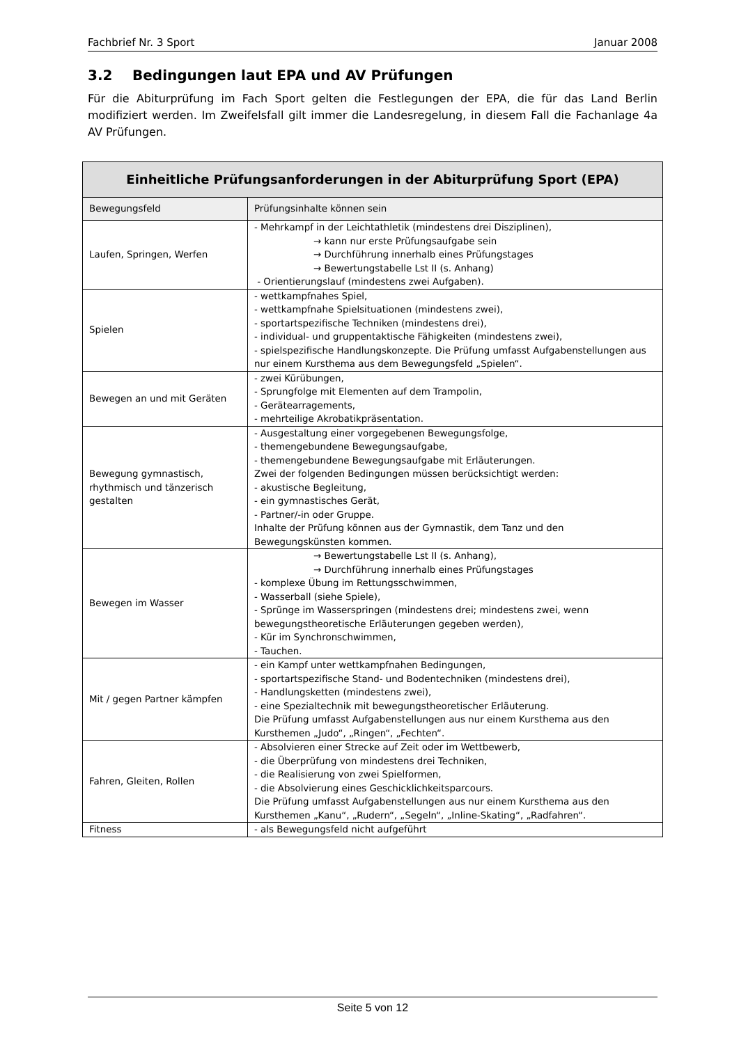Fachbrief Nr. 3 Sport Januar 2008
3.2 Bedingungen laut EPA und AV Prüfungen
Für die Abiturprüfung im Fach Sport gelten die Festlegungen der EPA, die für das Land Berlin modifiziert werden. Im Zweifelsfall gilt immer die Landesregelung, in diesem Fall die Fachanlage 4a AV Prüfungen.
| Einheitliche Prüfungsanforderungen in der Abiturprüfung Sport (EPA) | |
| --- | --- |
| Bewegungsfeld | Prüfungsinhalte können sein |
| Laufen, Springen, Werfen | - Mehrkampf in der Leichtathletik (mindestens drei Disziplinen), → kann nur erste Prüfungsaufgabe sein → Durchführung innerhalb eines Prüfungstages → Bewertungstabelle Lst II (s. Anhang) - Orientierungslauf (mindestens zwei Aufgaben). |
| Spielen | - wettkampfnahes Spiel, - wettkampfnahe Spielsituationen (mindestens zwei), - sportartspezifische Techniken (mindestens drei), - individual- und gruppentaktische Fähigkeiten (mindestens zwei), - spielspezifische Handlungskonzepte. Die Prüfung umfasst Aufgabenstellungen aus nur einem Kursthema aus dem Bewegungsfeld „Spielen“. |
| Bewegen an und mit Geräten | - zwei Kürübungen, - Sprungfolge mit Elementen auf dem Trampolin, - Gerätearragements, - mehrteilige Akrobatikpräsentation. |
| Bewegung gymnastisch, rhythmisch und tänzerisch gestalten | - Ausgestaltung einer vorgegebenen Bewegungsfolge, - themengebundene Bewegungsaufgabe, - themengebundene Bewegungsaufgabe mit Erläuterungen. Zwei der folgenden Bedingungen müssen berücksichtigt werden: - akustische Begleitung, - ein gymnastisches Gerät, - Partner/-in oder Gruppe. Inhalte der Prüfung können aus der Gymnastik, dem Tanz und den Bewegungskünsten kommen. |
| Bewegen im Wasser | → Bewertungstabelle Lst II (s. Anhang), → Durchführung innerhalb eines Prüfungstages - komplexe Übung im Rettungsschwimmen, - Wasserball (siehe Spiele), - Sprünge im Wasserspringen (mindestens drei; mindestens zwei, wenn bewegungstheoretische Erläuterungen gegeben werden), - Kür im Synchronschwimmen, - Tauchen. |
| Mit / gegen Partner kämpfen | - ein Kampf unter wettkampfnahen Bedingungen, - sportartspezifische Stand- und Bodentechniken (mindestens drei), - Handlungsketten (mindestens zwei), - eine Spezialtechnik mit bewegungstheoretischer Erläuterung. Die Prüfung umfasst Aufgabenstellungen aus nur einem Kursthema aus den Kursthemen „Judo“, „Ringen“, „Fechten“. |
| Fahren, Gleiten, Rollen | - Absolvieren einer Strecke auf Zeit oder im Wettbewerb, - die Überprüfung von mindestens drei Techniken, - die Realisierung von zwei Spielformen, - die Absolvierung eines Geschicklichkeitsparcours. Die Prüfung umfasst Aufgabenstellungen aus nur einem Kursthema aus den Kursthemen „Kanu“, „Rudern“, „Segeln“, „Inline-Skating“, „Radfahren“. |
| Fitness | - als Bewegungsfeld nicht aufgeführt |
Seite 5 von 12